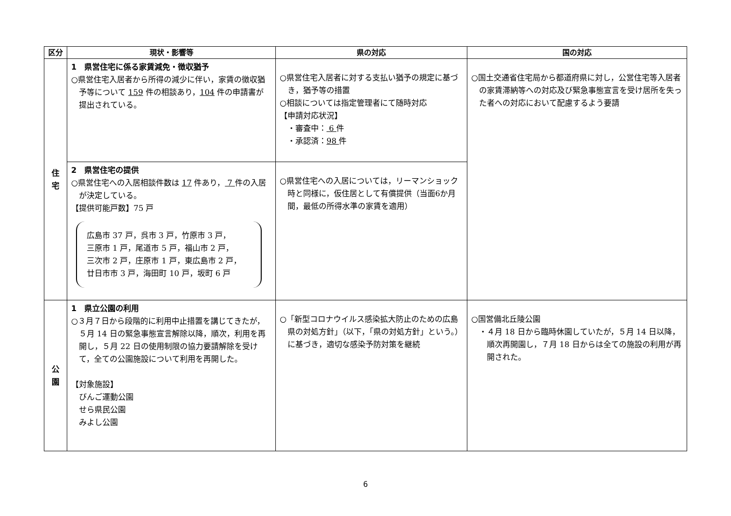| 区分 | 現状・影響等 | 県の対応 | 国の対応 |
| --- | --- | --- | --- |
| 住 宅 | 1 県営住宅に係る家賃減免・徴収猶予 ○県営住宅入居者から所得の減少に伴い，家賃の徴収猶予等について 159 件の相談あり， 104 件の申請書が提出されている。 | ○県営住宅入居者に対する支払い猶予の規定に基づき，猶予等の措置 ○相談については指定管理者にて随時対応 【申請対応状況】 ・審査中： 6 件 ・承認済： 98 件 | ○国土交通省住宅局から都道府県に対し，公営住宅等入居者の家賃滞納等への対応及び緊急事態宣言を受け居所を失った者への対応において配慮するよう要請 |
| | 2 県営住宅の提供 ○県営住宅への入居相談件数は 17 件あり， 7 件の入居が決定している。 【提供可能戸数】75 戸 広島市 37 戸，呉市 3 戸，竹原市 3 戸， 三原市 1 戸，尾道市 5 戸，福山市 2 戸， 三次市 2 戸，庄原市 1 戸，東広島市 2 戸， 廿日市市 3 戸，海田町 10 戸，坂町 6 戸 | ○県営住宅への入居については，リーマンショック時と同様に，仮住居として有償提供（当面6か月間，最低の所得水準の家賃を適用） | |
| 公 園 | 1 県立公園の利用 ○３月７日から段階的に利用中止措置を講じてきたが，５月 14 日の緊急事態宣言解除以降，順次，利用を再開し，５月 22 日の使用制限の協力要請解除を受けて，全ての公園施設について利用を再開した。 【対象施設】 びんご運動公園 せら県民公園 みよし公園 | ○「新型コロナウイルス感染拡大防止のための広島県の対処方針」（以下，「県の対処方針」という。）に基づき，適切な感染予防対策を継続 | ○国営備北丘陵公園 ・４月 18 日から臨時休園していたが，５月 14 日以降，順次再開園し，７月 18 日からは全ての施設の利用が再開された。 |
6